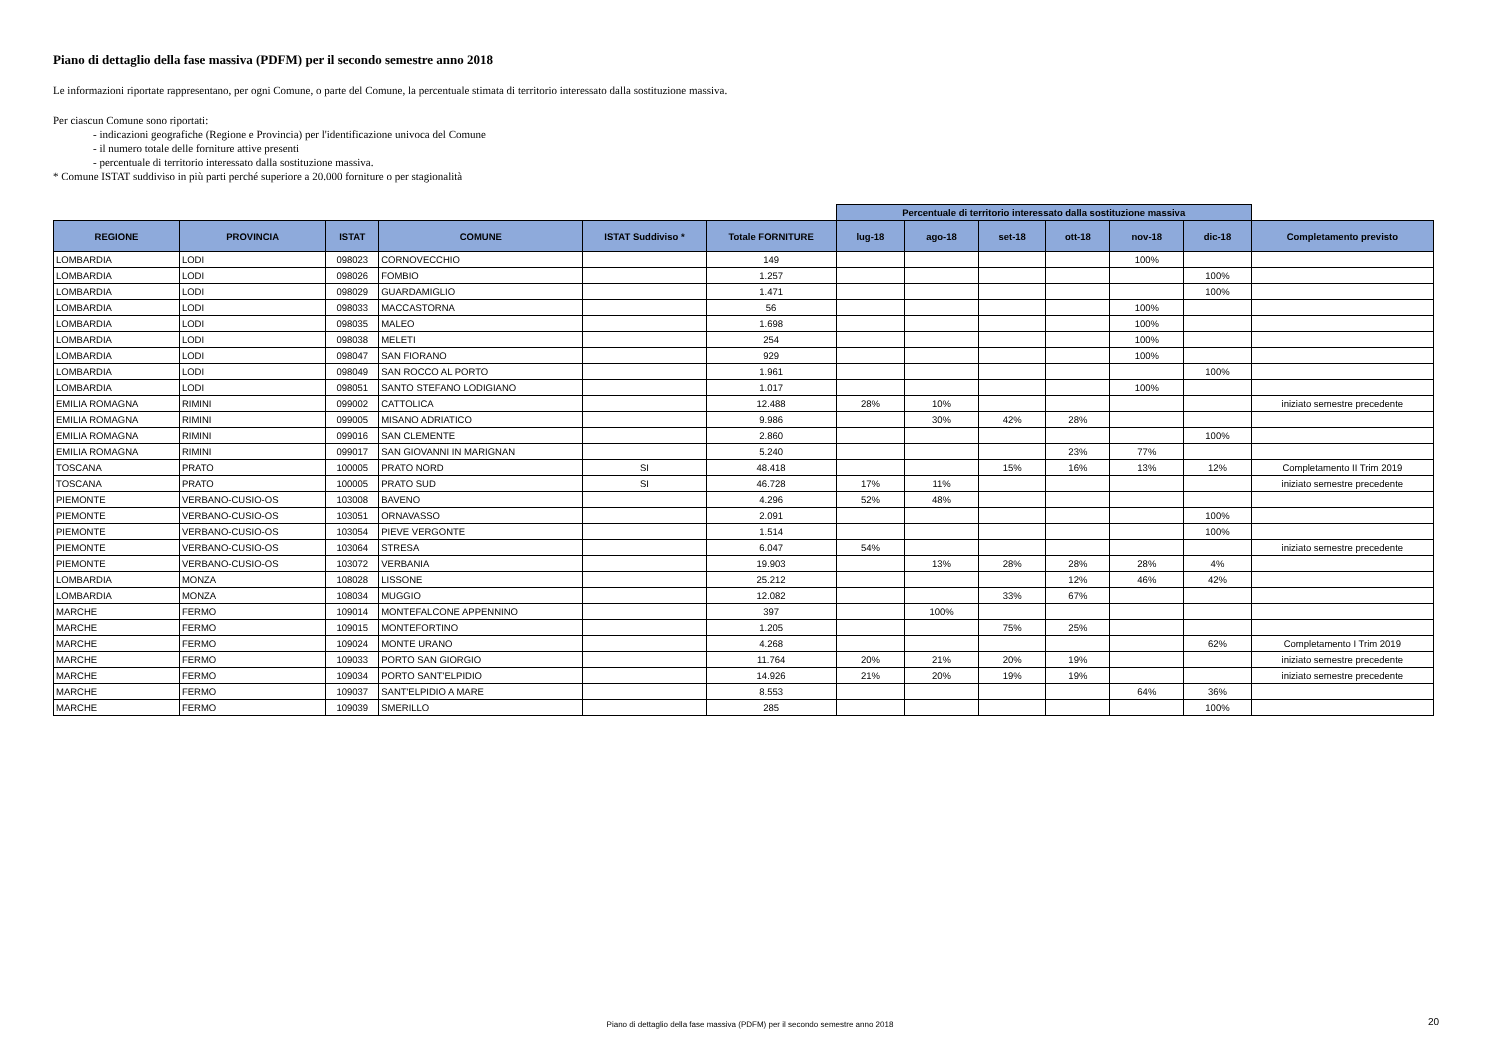Piano di dettaglio della fase massiva (PDFM) per il secondo semestre anno 2018
Le informazioni riportate rappresentano, per ogni Comune, o parte del Comune, la percentuale stimata di territorio interessato dalla sostituzione massiva.
Per ciascun Comune sono riportati:
- indicazioni geografiche (Regione e Provincia) per l'identificazione univoca del Comune
- il numero totale delle forniture attive presenti
- percentuale di territorio interessato dalla sostituzione massiva.
* Comune ISTAT suddiviso in più parti perché superiore a 20.000 forniture o per stagionalità
| | | | | | | Percentuale di territorio interessato dalla sostituzione massiva | | | | | | |
| REGIONE | PROVINCIA | ISTAT | COMUNE | ISTAT Suddiviso * | Totale FORNITURE | lug-18 | ago-18 | set-18 | ott-18 | nov-18 | dic-18 | Completamento previsto |
| LOMBARDIA | LODI | 098023 | CORNOVECCHIO | | 149 | | | | | 100% | | |
| LOMBARDIA | LODI | 098026 | FOMBIO | | 1.257 | | | | | | 100% | |
| LOMBARDIA | LODI | 098029 | GUARDAMIGLIO | | 1.471 | | | | | | 100% | |
| LOMBARDIA | LODI | 098033 | MACCASTORNA | | 56 | | | | | 100% | | |
| LOMBARDIA | LODI | 098035 | MALEO | | 1.698 | | | | | 100% | | |
| LOMBARDIA | LODI | 098038 | MELETI | | 254 | | | | | 100% | | |
| LOMBARDIA | LODI | 098047 | SAN FIORANO | | 929 | | | | | 100% | | |
| LOMBARDIA | LODI | 098049 | SAN ROCCO AL PORTO | | 1.961 | | | | | | 100% | |
| LOMBARDIA | LODI | 098051 | SANTO STEFANO LODIGIANO | | 1.017 | | | | | 100% | | |
| EMILIA ROMAGNA | RIMINI | 099002 | CATTOLICA | | 12.488 | 28% | 10% | | | | | iniziato semestre precedente |
| EMILIA ROMAGNA | RIMINI | 099005 | MISANO ADRIATICO | | 9.986 | | 30% | 42% | 28% | | | |
| EMILIA ROMAGNA | RIMINI | 099016 | SAN CLEMENTE | | 2.860 | | | | | | 100% | |
| EMILIA ROMAGNA | RIMINI | 099017 | SAN GIOVANNI IN MARIGNAN | | 5.240 | | | | 23% | 77% | | |
| TOSCANA | PRATO | 100005 | PRATO NORD | SI | 48.418 | | | 15% | 16% | 13% | 12% | Completamento II Trim 2019 |
| TOSCANA | PRATO | 100005 | PRATO SUD | SI | 46.728 | 17% | 11% | | | | | iniziato semestre precedente |
| PIEMONTE | VERBANO-CUSIO-OS | 103008 | BAVENO | | 4.296 | 52% | 48% | | | | | |
| PIEMONTE | VERBANO-CUSIO-OS | 103051 | ORNAVASSO | | 2.091 | | | | | | 100% | |
| PIEMONTE | VERBANO-CUSIO-OS | 103054 | PIEVE VERGONTE | | 1.514 | | | | | | 100% | |
| PIEMONTE | VERBANO-CUSIO-OS | 103064 | STRESA | | 6.047 | 54% | | | | | | iniziato semestre precedente |
| PIEMONTE | VERBANO-CUSIO-OS | 103072 | VERBANIA | | 19.903 | | 13% | 28% | 28% | 28% | 4% | |
| LOMBARDIA | MONZA | 108028 | LISSONE | | 25.212 | | | | 12% | 46% | 42% | |
| LOMBARDIA | MONZA | 108034 | MUGGIO | | 12.082 | | | 33% | 67% | | | |
| MARCHE | FERMO | 109014 | MONTEFALCONE APPENNINO | | 397 | | 100% | | | | | |
| MARCHE | FERMO | 109015 | MONTEFORTINO | | 1.205 | | | 75% | 25% | | | |
| MARCHE | FERMO | 109024 | MONTE URANO | | 4.268 | | | | | | 62% | Completamento I Trim 2019 |
| MARCHE | FERMO | 109033 | PORTO SAN GIORGIO | | 11.764 | 20% | 21% | 20% | 19% | | | iniziato semestre precedente |
| MARCHE | FERMO | 109034 | PORTO SANT'ELPIDIO | | 14.926 | 21% | 20% | 19% | 19% | | | iniziato semestre precedente |
| MARCHE | FERMO | 109037 | SANT'ELPIDIO A MARE | | 8.553 | | | | | 64% | 36% | |
| MARCHE | FERMO | 109039 | SMERILLO | | 285 | | | | | | 100% | |
Piano di dettaglio della fase massiva (PDFM) per il secondo semestre anno 2018 20